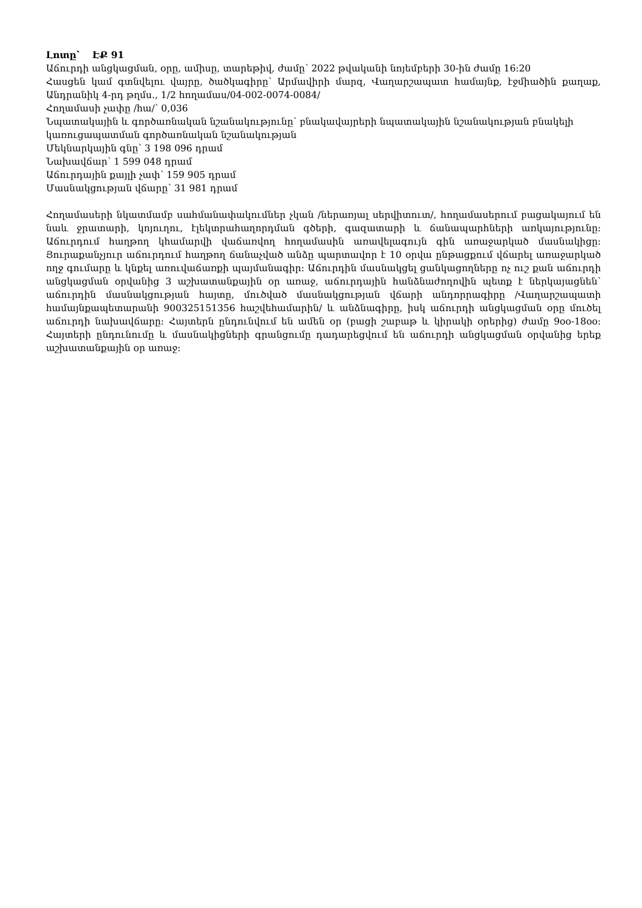Լոտը՝ ԷՔ 91
Աճուրդի անցկացման, օրը, ամիսը, տարեթիվ, ժամը՝ 2022 թվականի նոյեմբերի 30-ին ժամը 16:20
Հասցեն կամ գտնվելու վայրը, ծածկագիրը՝ Արմավիրի մարզ, Վաղարշապատ համայնք, էջմիածին քաղաք, Անդրանիկ 4-րդ թղմս., 1/2 հողամաս/04-002-0074-0084/
Հողամասի չափը /հա/՝ 0,036
Նպատակային և գործառնական նշանակությունը՝ բնակավայրերի նպատակային նշանակության բնակելի կառուցապատման գործառնական նշանակության
Մեկնարկային գնը՝ 3 198 096 դրամ
Նախավճար՝ 1 599 048 դրամ
Աճուրդային քայլի չափ՝ 159 905 դրամ
Մասնակցության վճարը՝ 31 981 դրամ
Հողամասերի նկատմամբ սահմանափակումներ չկան /ներառյալ սերվիտուտ/, հողամասերում բացակայում են նաև ջրատարի, կոյուղու, էլեկտրահաղորդման գծերի, գազատարի և ճանապարհների առկայությունը: Աճուրդում հաղթող կհամարվի վաճառվող հողամասին առավելագույն գին առաջարկած մասնակիցը: Յուրաքանչյուր աճուրդում հաղթող ճանաչված անձը պարտավոր է 10 օրվա ընթացքում վճարել առաջարկած ողջ գումարը և կնքել առուվաճառքի պայմանագիր: Աճուրդին մասնակցել ցանկացողները ոչ ուշ քան աճուրդի անցկացման օրվանից 3 աշխատանքային օր առաջ, աճուրդային հանձնաժողովին պետք է ներկայացնեն՝ աճուրդին մասնակցության հայտը, մուծված մասնակցության վճարի անդորրագիրը /Վաղարշապատի համայնքապետարանի 900325151356 հաշվեհամարին/ և անձնագիրը, իսկ աճուրդի անցկացման օրը մուծել աճուրդի նախավճարը: Հայտերն ընդունվում են ամեն օր (բացի շաբաթ և կիրակի օրերից) ժամը 9օօ-18օօ: Հայտերի ընդունումը և մասնակիցների գրանցումը դադարեցվում են աճուրդի անցկացման օրվանից երեք աշխատանքային օր առաջ: